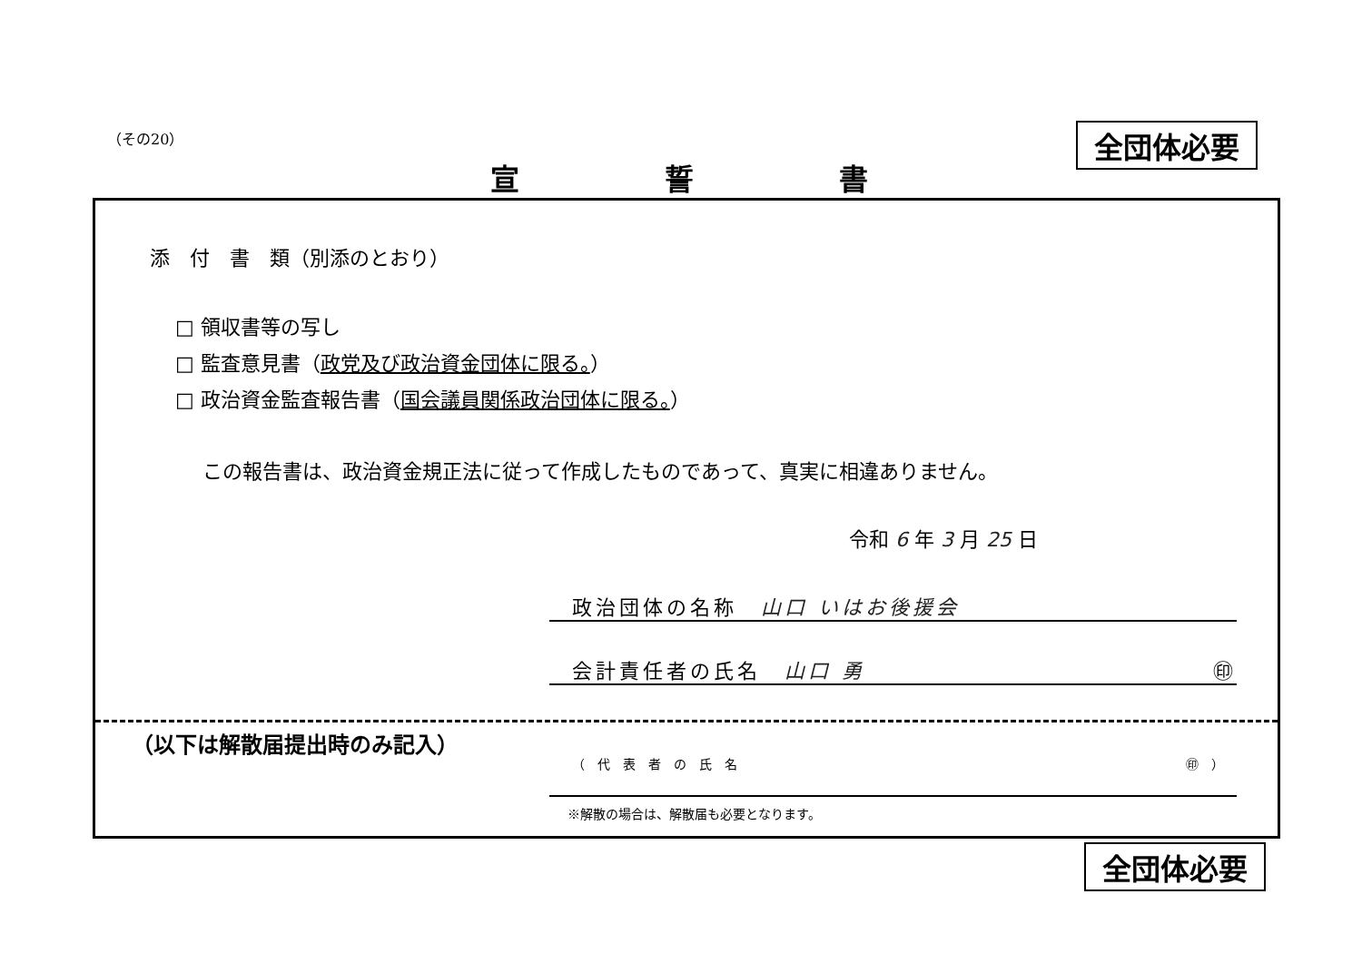（その20） 全団体必要
宣誓書
添　付　書　類（別添のとおり）
□ 領収書等の写し
□ 監査意見書（政党及び政治資金団体に限る。）
□ 政治資金監査報告書（国会議員関係政治団体に限る。）
この報告書は、政治資金規正法に従って作成したものであって、真実に相違ありません。
令和 6 年 3 月 25 日
政治団体の名称　山口 いはお後援会
会計責任者の氏名　山口 勇 ㊞
（以下は解散届提出時のみ記入）
（代表者の氏名 ㊞）
※解散の場合は、解散届も必要となります。
全団体必要